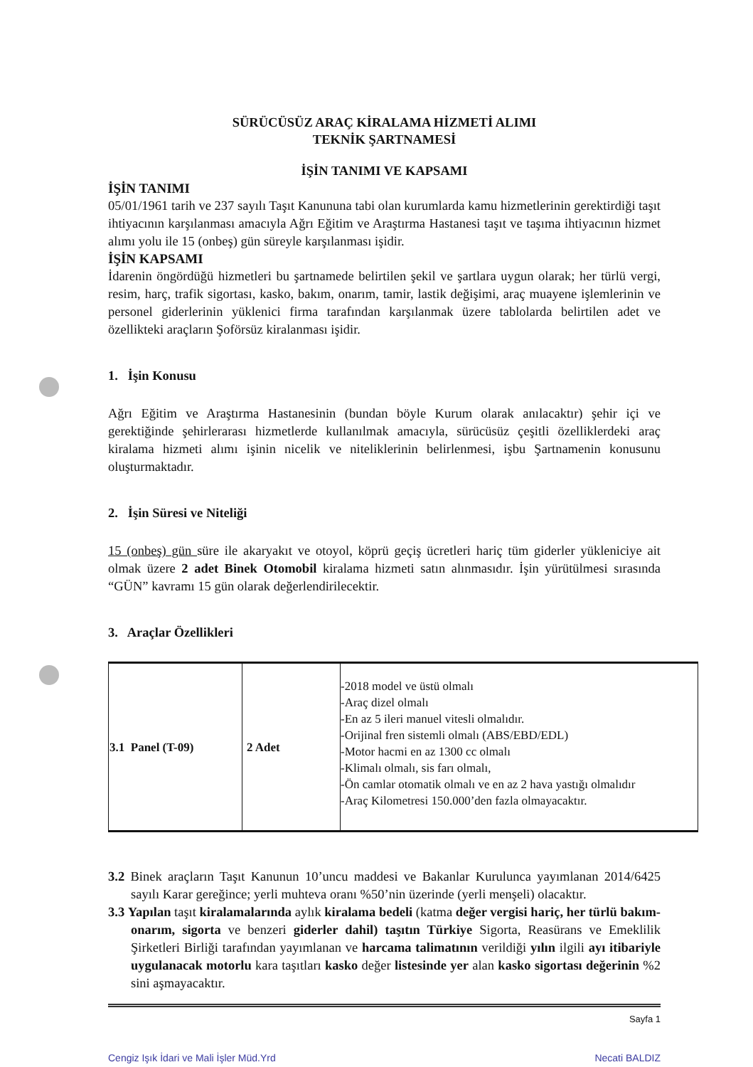SÜRÜCÜSÜZ ARAÇ KİRALAMA HİZMETİ ALIMI
TEKNİK ŞARTNAMESİ
İŞİN TANIMI VE KAPSAMI
İŞİN TANIMI
05/01/1961 tarih ve 237 sayılı Taşıt Kanununa tabi olan kurumlarda kamu hizmetlerinin gerektirdiği taşıt ihtiyacının karşılanması amacıyla Ağrı Eğitim ve Araştırma Hastanesi taşıt ve taşıma ihtiyacının hizmet alımı yolu ile 15 (onbeş) gün süreyle karşılanması işidir.
İŞİN KAPSAMI
İdarenin öngördüğü hizmetleri bu şartnamede belirtilen şekil ve şartlara uygun olarak; her türlü vergi, resim, harç, trafik sigortası, kasko, bakım, onarım, tamir, lastik değişimi, araç muayene işlemlerinin ve personel giderlerinin yüklenici firma tarafından karşılanmak üzere tablolarda belirtilen adet ve özellikteki araçların Şoförsüz kiralanması işidir.
1. İşin Konusu
Ağrı Eğitim ve Araştırma Hastanesinin (bundan böyle Kurum olarak anılacaktır) şehir içi ve gerektiğinde şehirlerarası hizmetlerde kullanılmak amacıyla, sürücüsüz çeşitli özelliklerdeki araç kiralama hizmeti alımı işinin nicelik ve niteliklerinin belirlenmesi, işbu Şartnamenin konusunu oluşturmaktadır.
2. İşin Süresi ve Niteliği
15 (onbeş) gün süre ile akaryakıt ve otoyol, köprü geçiş ücretleri hariç tüm giderler yükleniciye ait olmak üzere 2 adet Binek Otomobil kiralama hizmeti satın alınmasıdır. İşin yürütülmesi sırasında “GÜN” kavramı 15 gün olarak değerlendirilecektir.
3. Araçlar Özellikleri
| 3.1 Panel (T-09) | 2 Adet | -2018 model ve üstü olmalı -Araç dizel olmalı -En az 5 ileri manuel vitesli olmalıdır. -Orijinal fren sistemli olmalı (ABS/EBD/EDL) -Motor hacmi en az 1300 cc olmalı -Klimalı olmalı, sis farı olmalı, -Ön camlar otomatik olmalı ve en az 2 hava yastığı olmalıdır -Araç Kilometresi 150.000’den fazla olmayacaktır. |
3.2 Binek araçların Taşıt Kanunun 10’uncu maddesi ve Bakanlar Kurulunca yayımlanan 2014/6425 sayılı Karar gereğince; yerli muhteva oranı %50’nin üzerinde (yerli menşeli) olacaktır.
3.3 Yapılan taşıt kiralamalarında aylık kiralama bedeli (katma değer vergisi hariç, her türlü bakım-onarım, sigorta ve benzeri giderler dahil) taşıtın Türkiye Sigorta, Reasürans ve Emeklilik Şirketleri Birliği tarafından yayımlanan ve harcama talimatının verildiği yılın ilgili ayı itibariyle uygulanacak motorlu kara taşıtları kasko değer listesinde yer alan kasko sigortası değerinin %2 sini aşmayacaktır.
Sayfa 1
Cengiz Işık İdari ve Mali İşler Müd.Yrd Necati BALDIZ